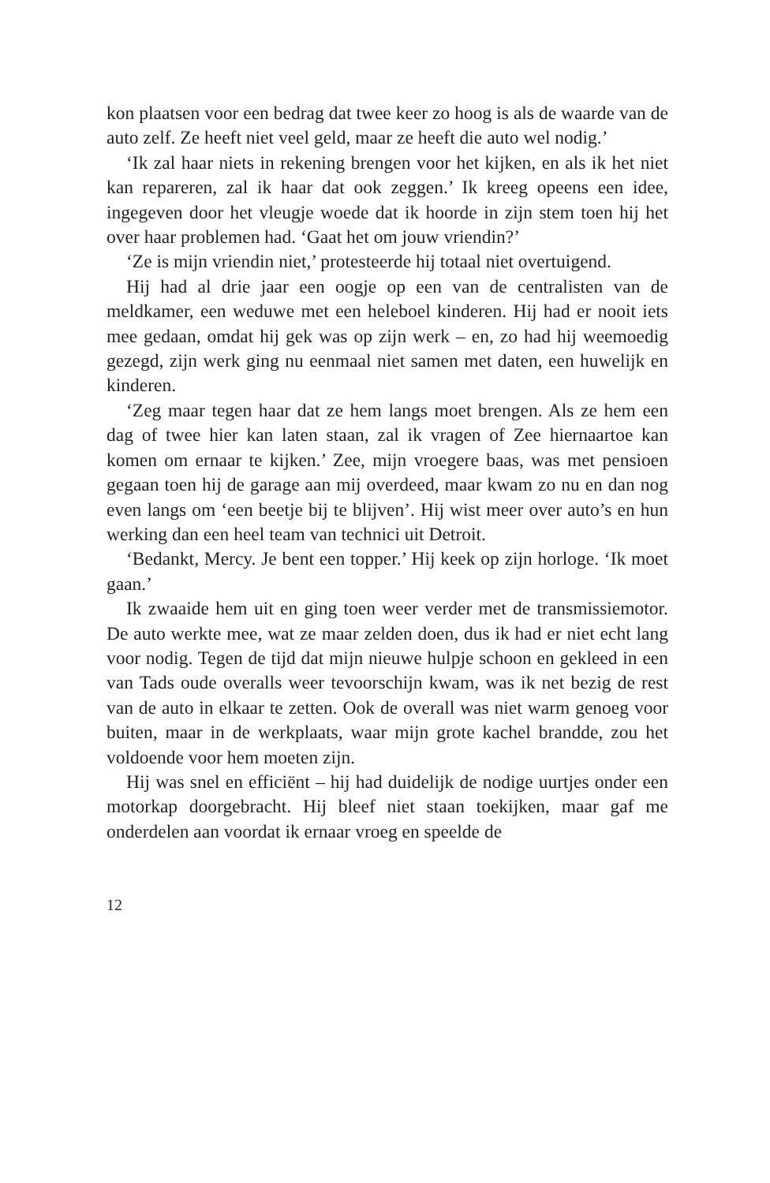kon plaatsen voor een bedrag dat twee keer zo hoog is als de waarde van de auto zelf. Ze heeft niet veel geld, maar ze heeft die auto wel nodig.’
‘Ik zal haar niets in rekening brengen voor het kijken, en als ik het niet kan repareren, zal ik haar dat ook zeggen.’ Ik kreeg opeens een idee, ingegeven door het vleugje woede dat ik hoorde in zijn stem toen hij het over haar problemen had. ‘Gaat het om jouw vriendin?’
‘Ze is mijn vriendin niet,’ protesteerde hij totaal niet overtuigend.
Hij had al drie jaar een oogje op een van de centralisten van de meldkamer, een weduwe met een heleboel kinderen. Hij had er nooit iets mee gedaan, omdat hij gek was op zijn werk – en, zo had hij weemoedig gezegd, zijn werk ging nu eenmaal niet samen met daten, een huwelijk en kinderen.
‘Zeg maar tegen haar dat ze hem langs moet brengen. Als ze hem een dag of twee hier kan laten staan, zal ik vragen of Zee hiernaartoe kan komen om ernaar te kijken.’ Zee, mijn vroegere baas, was met pensioen gegaan toen hij de garage aan mij overdeed, maar kwam zo nu en dan nog even langs om ‘een beetje bij te blijven’. Hij wist meer over auto’s en hun werking dan een heel team van technici uit Detroit.
‘Bedankt, Mercy. Je bent een topper.’ Hij keek op zijn horloge. ‘Ik moet gaan.’
Ik zwaaide hem uit en ging toen weer verder met de transmissiemotor. De auto werkte mee, wat ze maar zelden doen, dus ik had er niet echt lang voor nodig. Tegen de tijd dat mijn nieuwe hulpje schoon en gekleed in een van Tads oude overalls weer tevoorschijn kwam, was ik net bezig de rest van de auto in elkaar te zetten. Ook de overall was niet warm genoeg voor buiten, maar in de werkplaats, waar mijn grote kachel brandde, zou het voldoende voor hem moeten zijn.
Hij was snel en efficiënt – hij had duidelijk de nodige uurtjes onder een motorkap doorgebracht. Hij bleef niet staan toekijken, maar gaf me onderdelen aan voordat ik ernaar vroeg en speelde de
12